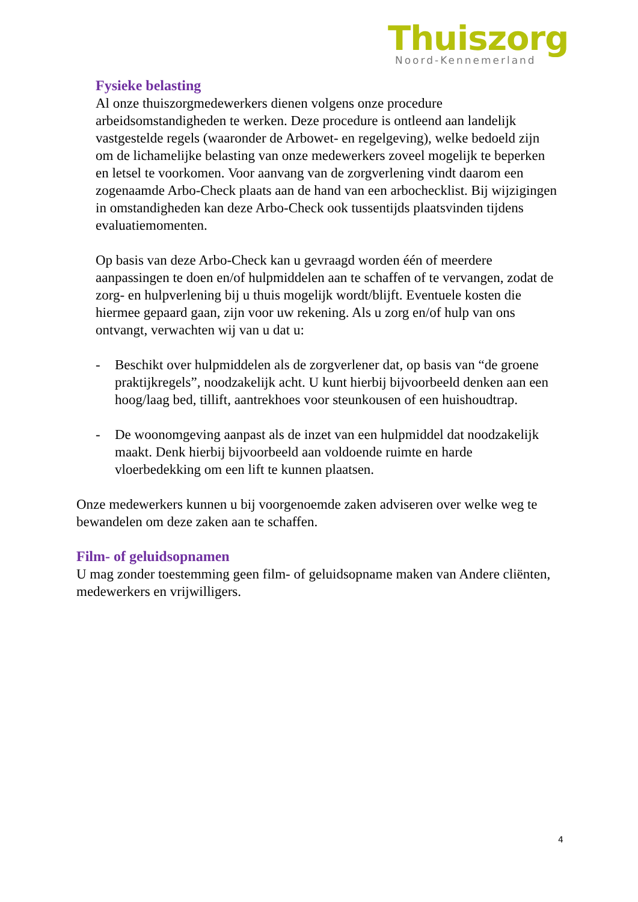Thuiszorg
Noord-Kennemerland
Fysieke belasting
Al onze thuiszorgmedewerkers dienen volgens onze procedure arbeidsomstandigheden te werken. Deze procedure is ontleend aan landelijk vastgestelde regels (waaronder de Arbowet- en regelgeving), welke bedoeld zijn om de lichamelijke belasting van onze medewerkers zoveel mogelijk te beperken en letsel te voorkomen. Voor aanvang van de zorgverlening vindt daarom een zogenaamde Arbo-Check plaats aan de hand van een arbochecklist. Bij wijzigingen in omstandigheden kan deze Arbo-Check ook tussentijds plaatsvinden tijdens evaluatiemomenten.
Op basis van deze Arbo-Check kan u gevraagd worden één of meerdere aanpassingen te doen en/of hulpmiddelen aan te schaffen of te vervangen, zodat de zorg- en hulpverlening bij u thuis mogelijk wordt/blijft. Eventuele kosten die hiermee gepaard gaan, zijn voor uw rekening. Als u zorg en/of hulp van ons ontvangt, verwachten wij van u dat u:
- Beschikt over hulpmiddelen als de zorgverlener dat, op basis van “de groene praktijkregels”, noodzakelijk acht. U kunt hierbij bijvoorbeeld denken aan een hoog/laag bed, tillift, aantrekhoes voor steunkousen of een huishoudtrap.
- De woonomgeving aanpast als de inzet van een hulpmiddel dat noodzakelijk maakt. Denk hierbij bijvoorbeeld aan voldoende ruimte en harde vloerbedekking om een lift te kunnen plaatsen.
Onze medewerkers kunnen u bij voorgenoemde zaken adviseren over welke weg te bewandelen om deze zaken aan te schaffen.
Film- of geluidsopnamen
U mag zonder toestemming geen film- of geluidsopname maken van Andere cliënten, medewerkers en vrijwilligers.
4